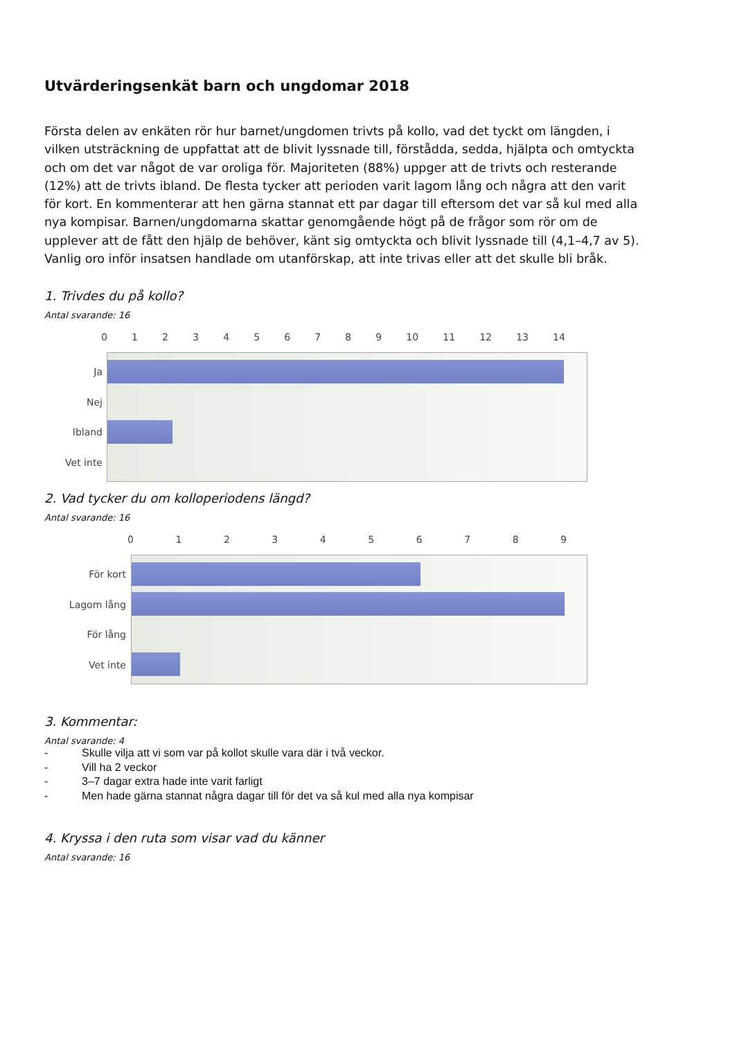Utvärderingsenkät barn och ungdomar 2018
Första delen av enkäten rör hur barnet/ungdomen trivts på kollo, vad det tyckt om längden, i vilken utsträckning de uppfattat att de blivit lyssnade till, förstådda, sedda, hjälpta och omtyckta och om det var något de var oroliga för. Majoriteten (88%) uppger att de trivts och resterande (12%) att de trivts ibland. De flesta tycker att perioden varit lagom lång och några att den varit för kort. En kommenterar att hen gärna stannat ett par dagar till eftersom det var så kul med alla nya kompisar. Barnen/ungdomarna skattar genomgående högt på de frågor som rör om de upplever att de fått den hjälp de behöver, känt sig omtyckta och blivit lyssnade till (4,1–4,7 av 5). Vanlig oro inför insatsen handlade om utanförskap, att inte trivas eller att det skulle bli bråk.
1. Trivdes du på kollo?
Antal svarande: 16
0 1 2 3 4 5 6 7 8 9 10 11 12 13 14
Ja
Nej
Ibland
Vet inte
2. Vad tycker du om kolloperiodens längd?
Antal svarande: 16
0 1 2 3 4 5 6 7 8 9
För kort
Lagom lång
För lång
Vet inte
3. Kommentar:
Antal svarande: 4
- Skulle vilja att vi som var på kollot skulle vara där i två veckor.
- Vill ha 2 veckor
- 3–7 dagar extra hade inte varit farligt
- Men hade gärna stannat några dagar till för det va så kul med alla nya kompisar
4. Kryssa i den ruta som visar vad du känner
Antal svarande: 16